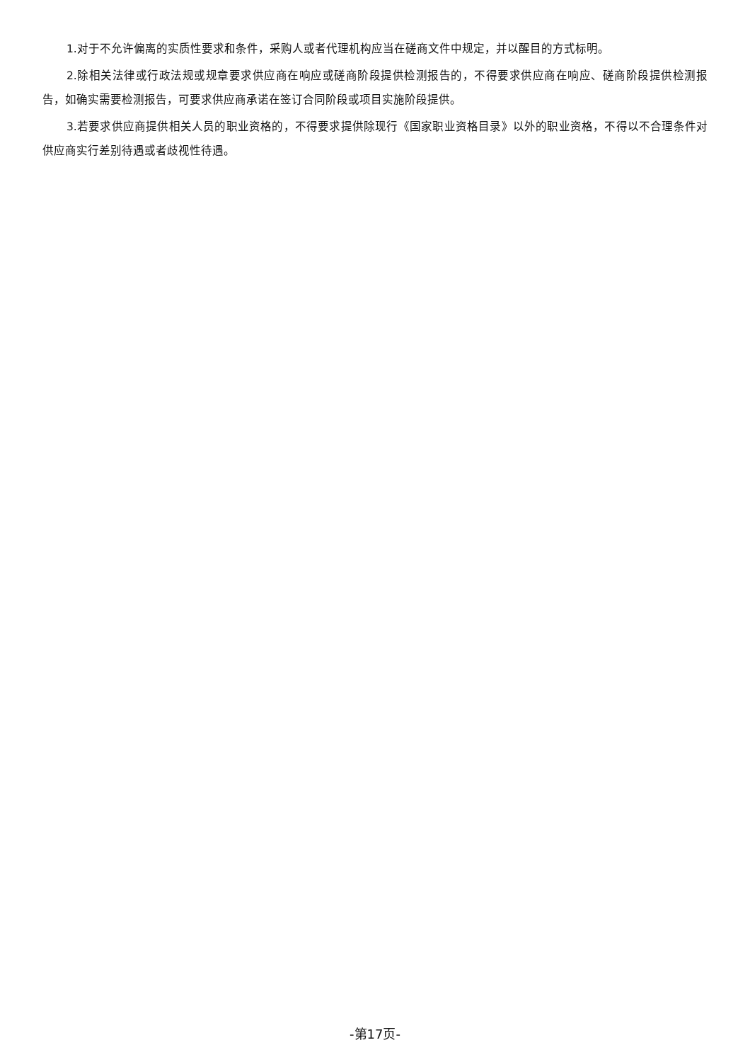1.对于不允许偏离的实质性要求和条件，采购人或者代理机构应当在磋商文件中规定，并以醒目的方式标明。
2.除相关法律或行政法规或规章要求供应商在响应或磋商阶段提供检测报告的，不得要求供应商在响应、磋商阶段提供检测报告，如确实需要检测报告，可要求供应商承诺在签订合同阶段或项目实施阶段提供。
3.若要求供应商提供相关人员的职业资格的，不得要求提供除现行《国家职业资格目录》以外的职业资格，不得以不合理条件对供应商实行差别待遇或者歧视性待遇。
-第17页-